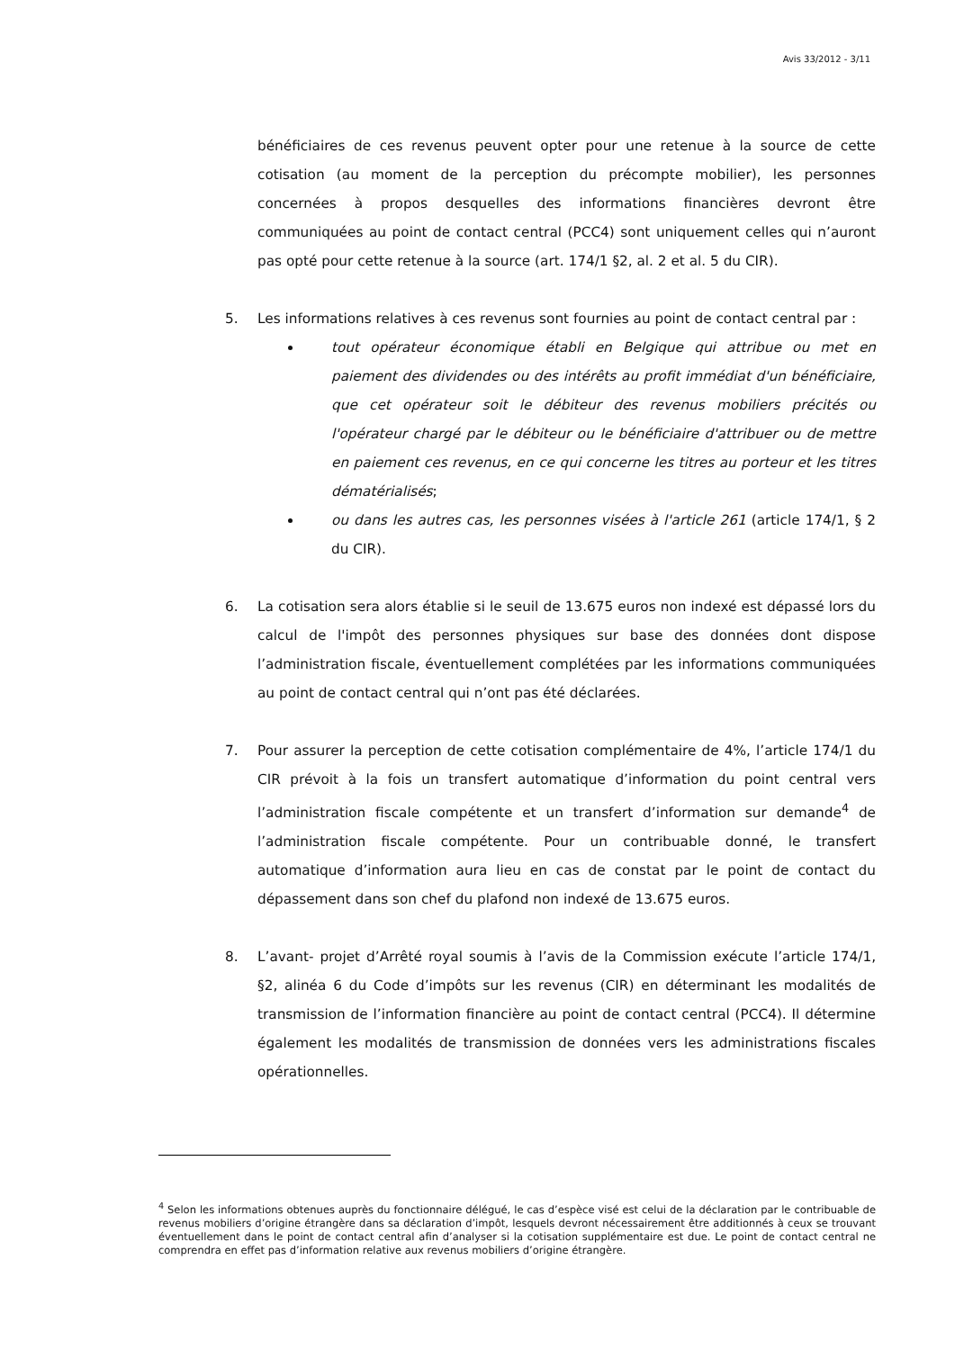Avis 33/2012 - 3/11
bénéficiaires de ces revenus peuvent opter pour une retenue à la source de cette cotisation (au moment de la perception du précompte mobilier), les personnes concernées à propos desquelles des informations financières devront être communiquées au point de contact central (PCC4) sont uniquement celles qui n’auront pas opté pour cette retenue à la source (art. 174/1 §2, al. 2 et al. 5 du CIR).
5. Les informations relatives à ces revenus sont fournies au point de contact central par :
tout opérateur économique établi en Belgique qui attribue ou met en paiement des dividendes ou des intérêts au profit immédiat d'un bénéficiaire, que cet opérateur soit le débiteur des revenus mobiliers précités ou l'opérateur chargé par le débiteur ou le bénéficiaire d'attribuer ou de mettre en paiement ces revenus, en ce qui concerne les titres au porteur et les titres dématérialisés;
ou dans les autres cas, les personnes visées à l'article 261 (article 174/1, § 2 du CIR).
6. La cotisation sera alors établie si le seuil de 13.675 euros non indexé est dépassé lors du calcul de l'impôt des personnes physiques sur base des données dont dispose l’administration fiscale, éventuellement complétées par les informations communiquées au point de contact central qui n’ont pas été déclarées.
7. Pour assurer la perception de cette cotisation complémentaire de 4%, l’article 174/1 du CIR prévoit à la fois un transfert automatique d’information du point central vers l’administration fiscale compétente et un transfert d’information sur demande<sup>4</sup> de l’administration fiscale compétente. Pour un contribuable donné, le transfert automatique d’information aura lieu en cas de constat par le point de contact du dépassement dans son chef du plafond non indexé de 13.675 euros.
8. L’avant- projet d’Arrêté royal soumis à l’avis de la Commission exécute l’article 174/1, §2, alinéa 6 du Code d’impôts sur les revenus (CIR) en déterminant les modalités de transmission de l’information financière au point de contact central (PCC4). Il détermine également les modalités de transmission de données vers les administrations fiscales opérationnelles.
<sup>4</sup> Selon les informations obtenues auprès du fonctionnaire délégué, le cas d’espèce visé est celui de la déclaration par le contribuable de revenus mobiliers d’origine étrangère dans sa déclaration d’impôt, lesquels devront nécessairement être additionnés à ceux se trouvant éventuellement dans le point de contact central afin d’analyser si la cotisation supplémentaire est due. Le point de contact central ne comprendra en effet pas d’information relative aux revenus mobiliers d’origine étrangère.